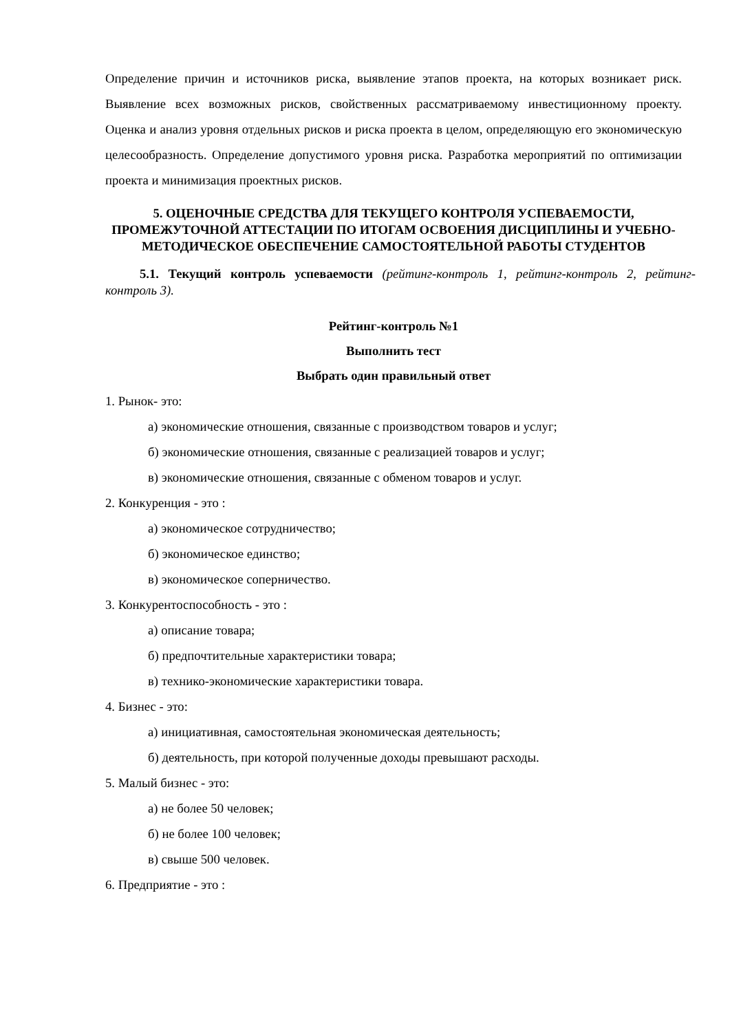Определение причин и источников риска, выявление этапов проекта, на которых возникает риск. Выявление всех возможных рисков, свойственных рассматриваемому инвестиционному проекту. Оценка и анализ уровня отдельных рисков и риска проекта в целом, определяющую его экономическую целесообразность. Определение допустимого уровня риска. Разработка мероприятий по оптимизации проекта и минимизация проектных рисков.
5. ОЦЕНОЧНЫЕ СРЕДСТВА ДЛЯ ТЕКУЩЕГО КОНТРОЛЯ УСПЕВАЕМОСТИ, ПРОМЕЖУТОЧНОЙ АТТЕСТАЦИИ ПО ИТОГАМ ОСВОЕНИЯ ДИСЦИПЛИНЫ И УЧЕБНО-МЕТОДИЧЕСКОЕ ОБЕСПЕЧЕНИЕ САМОСТОЯТЕЛЬНОЙ РАБОТЫ СТУДЕНТОВ
5.1. Текущий контроль успеваемости (рейтинг-контроль 1, рейтинг-контроль 2, рейтинг-контроль 3).
Рейтинг-контроль №1
Выполнить тест
Выбрать один правильный ответ
1. Рынок- это:
а) экономические отношения, связанные с производством товаров и услуг;
б) экономические отношения, связанные с реализацией товаров и услуг;
в) экономические отношения, связанные с обменом товаров и услуг.
2. Конкуренция - это :
а) экономическое сотрудничество;
б) экономическое единство;
в) экономическое соперничество.
3. Конкурентоспособность - это :
а) описание товара;
б) предпочтительные характеристики товара;
в) технико-экономические характеристики товара.
4. Бизнес - это:
а) инициативная, самостоятельная экономическая деятельность;
б) деятельность, при которой полученные доходы превышают расходы.
5. Малый бизнес - это:
а) не более 50 человек;
б) не более 100 человек;
в) свыше 500 человек.
6. Предприятие - это :